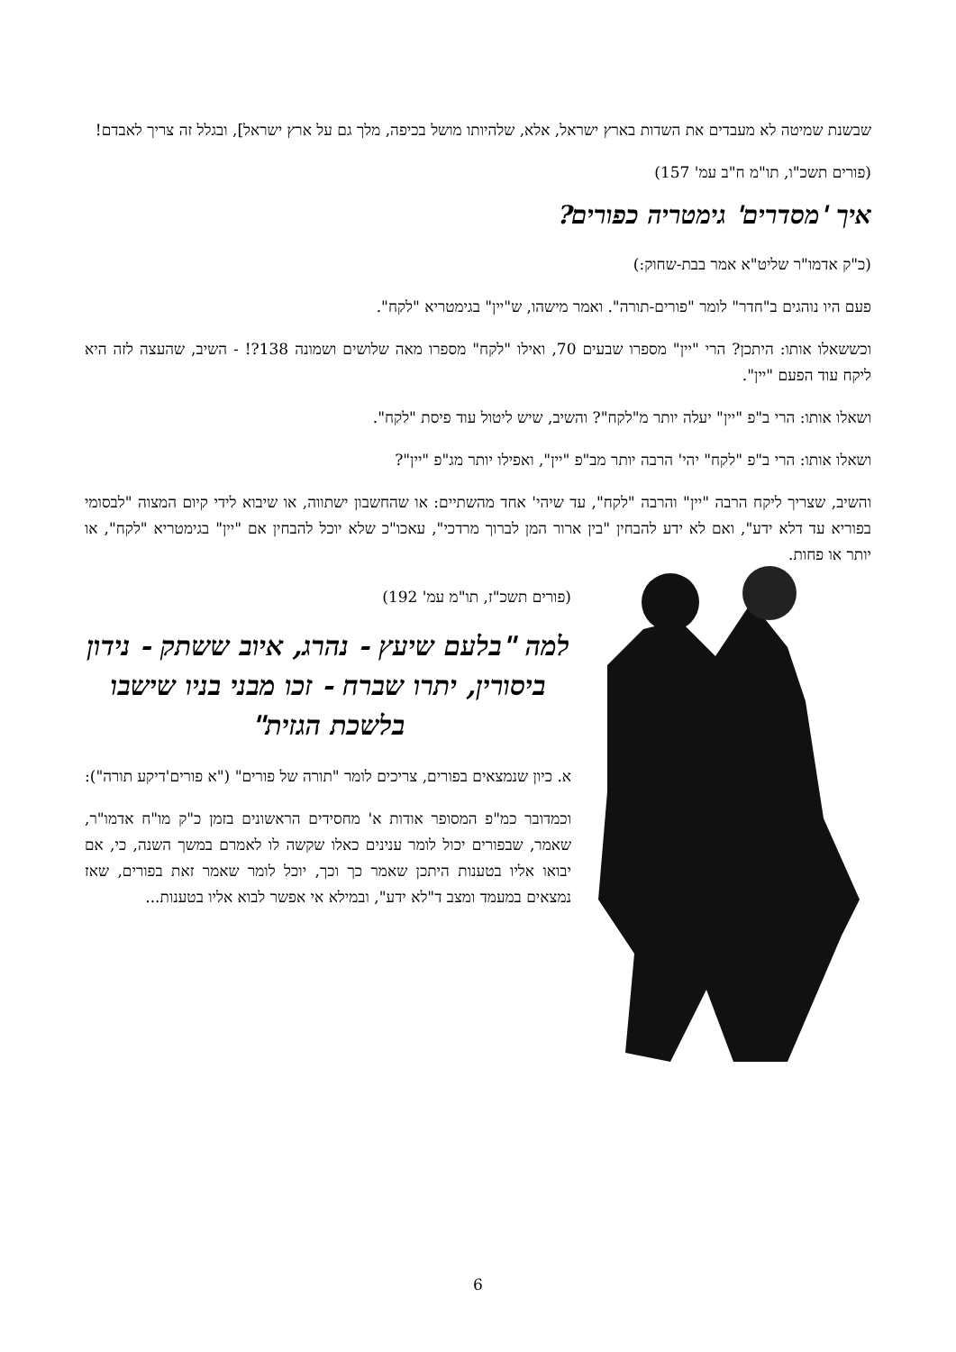שבשנת שמיטה לא מעבדים את השדות בארץ ישראל, אלא, שלהיותו מושל בכיפה, מלך גם על ארץ ישראל], ובגלל זה צריך לאבדם!
(פורים תשכ"ו, תו"מ ח"ב עמ' 157)
איך 'מסדרים' גימטריה כפורים?
(כ"ק אדמו"ר שליט"א אמר בבת-שחוק:)
פעם היו נוהגים ב"חדר" לומר "פורים-תורה". ואמר מישהו, ש"יין" בגימטריא "לקח".
וכששאלו אותו: היתכן? הרי "יין" מספרו שבעים 70, ואילו "לקח" מספרו מאה שלושים ושמונה 138?! - השיב, שהעצה לזה היא ליקח עוד הפעם "יין".
ושאלו אותו: הרי ב"פ "יין" יעלה יותר מ"לקח"? והשיב, שיש ליטול עוד פיסת "לקח".
ושאלו אותו: הרי ב"פ "לקח" יהי' הרבה יותר מב"פ "יין", ואפילו יותר מג"פ "יין"?
והשיב, שצריך ליקח הרבה "יין" והרבה "לקח", עד שיהי' אחד מהשתיים: או שהחשבון ישתווה, או שיבוא לידי קיום המצוה "לבסומי בפוריא עד דלא ידע", ואם לא ידע להבחין "בין ארור המן לברוך מרדכי", עאכו"כ שלא יוכל להבחין אם "יין" בגימטריא "לקח", או יותר או פחות.
(פורים תשכ"ז, תו"מ עמ' 192)
למה "בלעם שיעץ - נהרג, איוב ששתק - נידון ביסורין, יתרו שברח - זכו מבני בניו שישבו בלשכת הגזית"
א. כיון שנמצאים בפורים, צריכים לומר "תורה של פורים" ("א פורים'דיקע תורה"):
וכמדובר כמ"פ המסופר אודות א' מחסידים הראשונים בזמן כ"ק מו"ח אדמו"ר, שאמר, שבפורים יכול לומר ענינים כאלו שקשה לו לאמרם במשך השנה, כי, אם יבואו אליו בטענות היתכן שאמר כך וכך, יוכל לומר שאמר זאת בפורים, שאז נמצאים במעמד ומצב ד"לא ידע", ובמילא אי אפשר לבוא אליו בטענות...
6